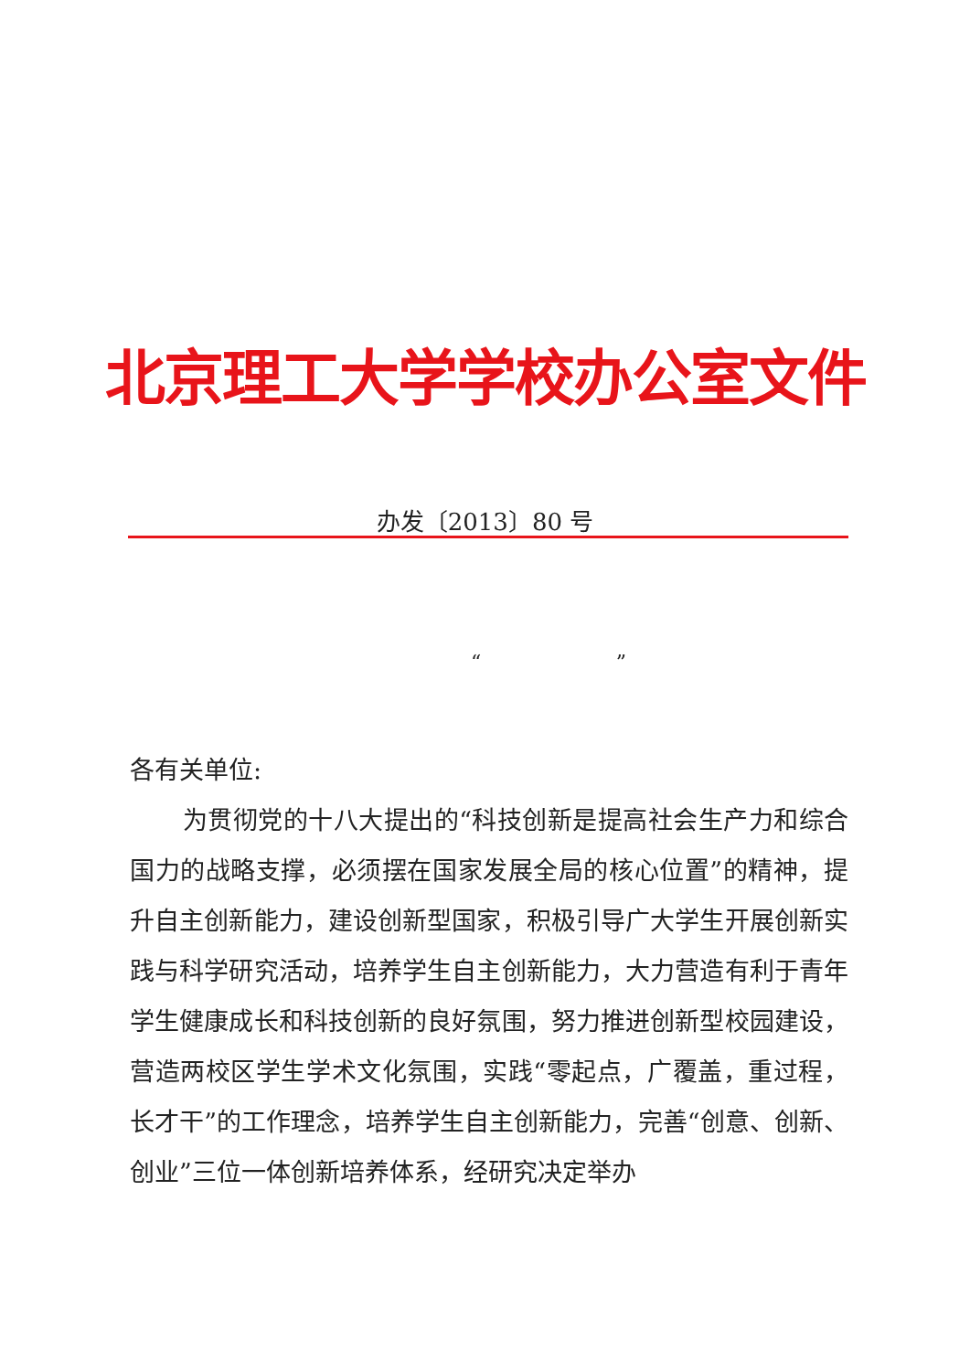北京理工大学学校办公室文件
办发〔2013〕80 号
“ ”
各有关单位:
为贯彻党的十八大提出的“科技创新是提高社会生产力和综合国力的战略支撑，必须摆在国家发展全局的核心位置”的精神，提升自主创新能力，建设创新型国家，积极引导广大学生开展创新实践与科学研究活动，培养学生自主创新能力，大力营造有利于青年学生健康成长和科技创新的良好氛围，努力推进创新型校园建设，营造两校区学生学术文化氛围，实践“零起点，广覆盖，重过程，长才干”的工作理念，培养学生自主创新能力，完善“创意、创新、创业”三位一体创新培养体系，经研究决定举办